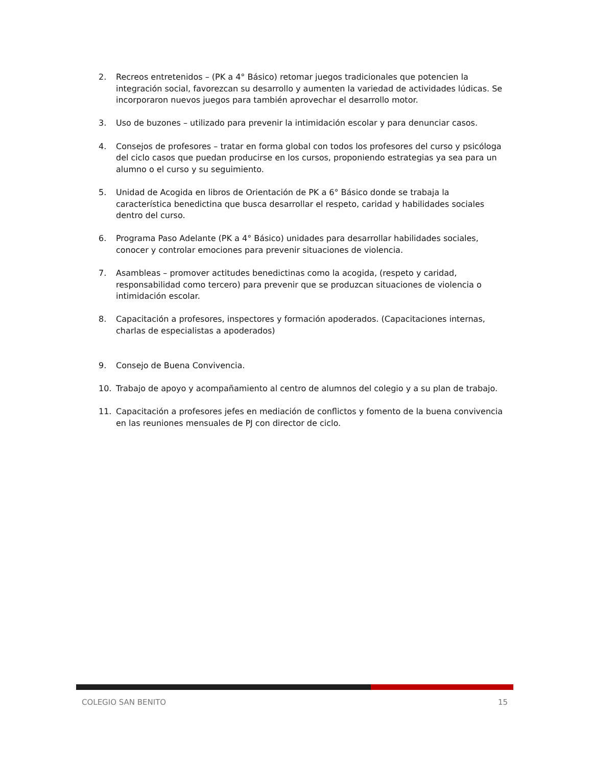2. Recreos entretenidos – (PK a 4° Básico) retomar juegos tradicionales que potencien la integración social, favorezcan su desarrollo y aumenten la variedad de actividades lúdicas. Se incorporaron nuevos juegos para también aprovechar el desarrollo motor.
3. Uso de buzones – utilizado para prevenir la intimidación escolar y para denunciar casos.
4. Consejos de profesores – tratar en forma global con todos los profesores del curso y psicóloga del ciclo casos que puedan producirse en los cursos, proponiendo estrategias ya sea para un alumno o el curso y su seguimiento.
5. Unidad de Acogida en libros de Orientación de PK a 6° Básico donde se trabaja la característica benedictina que busca desarrollar el respeto, caridad y habilidades sociales dentro del curso.
6. Programa Paso Adelante (PK a 4° Básico) unidades para desarrollar habilidades sociales, conocer y controlar emociones para prevenir situaciones de violencia.
7. Asambleas – promover actitudes benedictinas como la acogida, (respeto y caridad, responsabilidad como tercero) para prevenir que se produzcan situaciones de violencia o intimidación escolar.
8. Capacitación a profesores, inspectores y formación apoderados. (Capacitaciones internas, charlas de especialistas a apoderados)
9. Consejo de Buena Convivencia.
10. Trabajo de apoyo y acompañamiento al centro de alumnos del colegio y a su plan de trabajo.
11. Capacitación a profesores jefes en mediación de conflictos y fomento de la buena convivencia en las reuniones mensuales de PJ con director de ciclo.
COLEGIO SAN BENITO 15